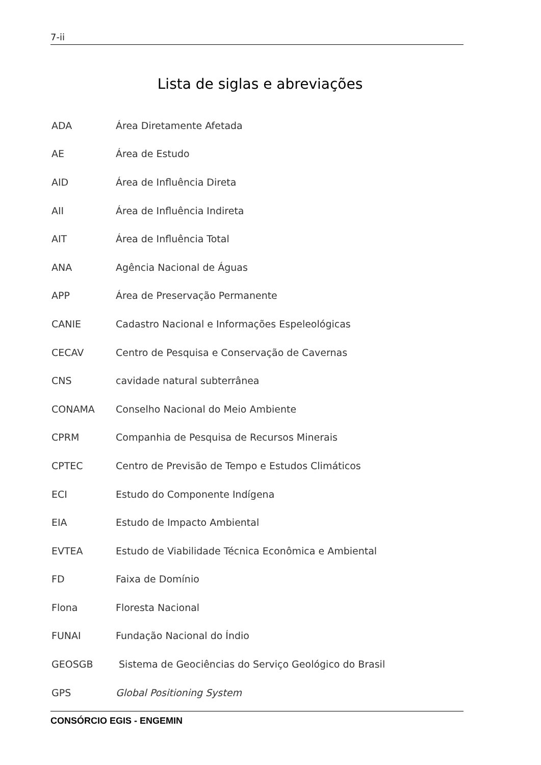7-ii
Lista de siglas e abreviações
ADA Área Diretamente Afetada
AE Área de Estudo
AID Área de Influência Direta
AII Área de Influência Indireta
AIT Área de Influência Total
ANA Agência Nacional de Águas
APP Área de Preservação Permanente
CANIE Cadastro Nacional e Informações Espeleológicas
CECAV Centro de Pesquisa e Conservação de Cavernas
CNS cavidade natural subterrânea
CONAMA Conselho Nacional do Meio Ambiente
CPRM Companhia de Pesquisa de Recursos Minerais
CPTEC Centro de Previsão de Tempo e Estudos Climáticos
ECI Estudo do Componente Indígena
EIA Estudo de Impacto Ambiental
EVTEA Estudo de Viabilidade Técnica Econômica e Ambiental
FD Faixa de Domínio
Flona Floresta Nacional
FUNAI Fundação Nacional do Índio
GEOSGB Sistema de Geociências do Serviço Geológico do Brasil
GPS Global Positioning System
CONSÓRCIO EGIS - ENGEMIN